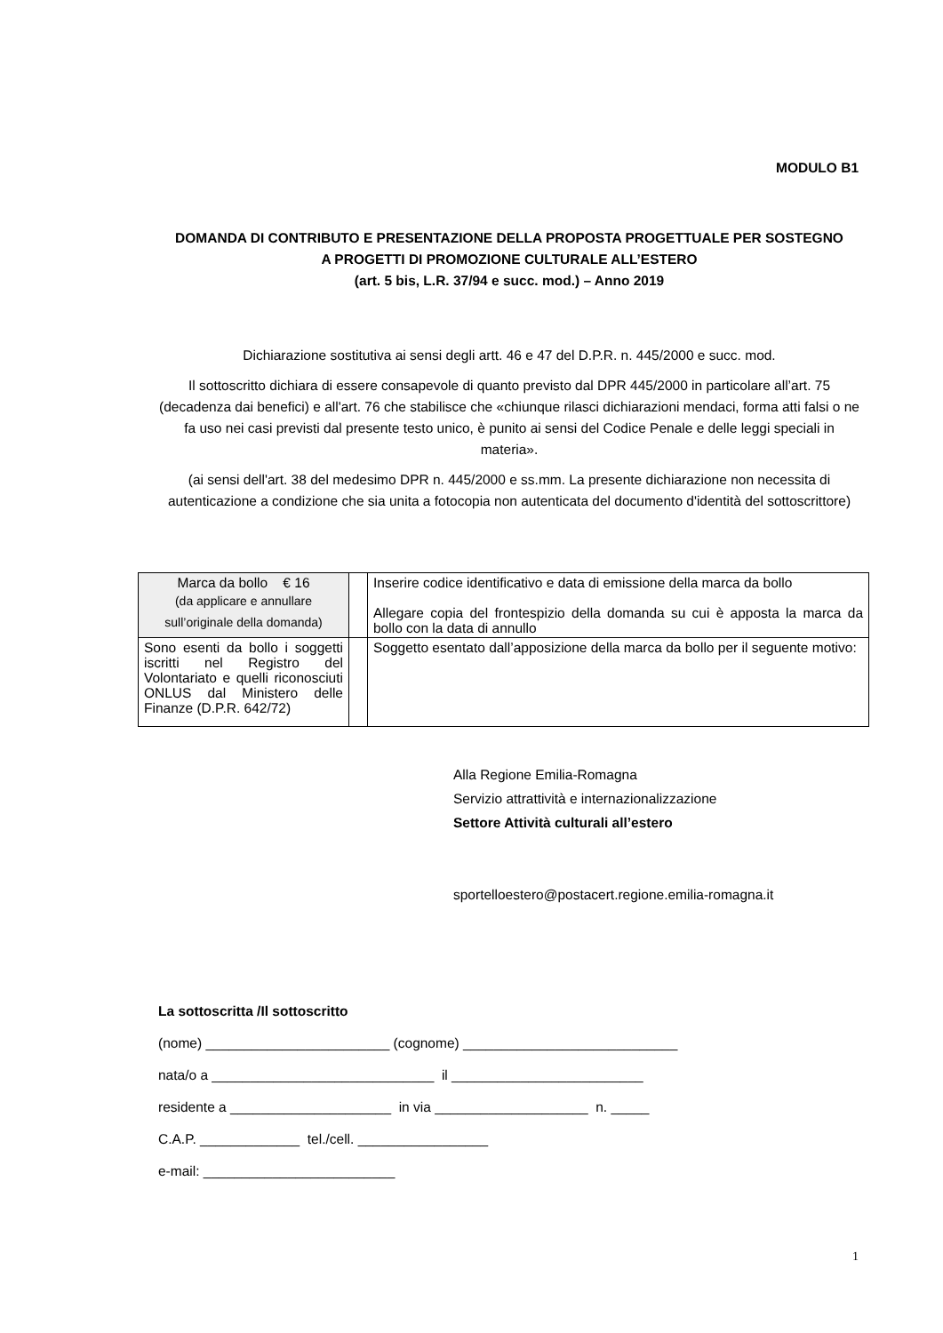MODULO B1
DOMANDA DI CONTRIBUTO E PRESENTAZIONE DELLA PROPOSTA PROGETTUALE PER SOSTEGNO
A PROGETTI DI PROMOZIONE CULTURALE ALL’ESTERO
(art. 5 bis, L.R. 37/94 e succ. mod.) – Anno 2019
Dichiarazione sostitutiva ai sensi degli artt. 46 e 47 del D.P.R. n. 445/2000 e succ. mod.
Il sottoscritto dichiara di essere consapevole di quanto previsto dal DPR 445/2000 in particolare all’art. 75 (decadenza dai benefici) e all'art. 76 che stabilisce che «chiunque rilasci dichiarazioni mendaci, forma atti falsi o ne fa uso nei casi previsti dal presente testo unico, è punito ai sensi del Codice Penale e delle leggi speciali in materia».
(ai sensi dell'art. 38 del medesimo DPR n. 445/2000 e ss.mm. La presente dichiarazione non necessita di autenticazione a condizione che sia unita a fotocopia non autenticata del documento d'identità del sottoscrittore)
| Marca da bollo € 16 (da applicare e annullare sull’originale della domanda) | | Inserire codice identificativo e data di emissione della marca da bollo Allegare copia del frontespizio della domanda su cui è apposta la marca da bollo con la data di annullo |
| Sono esenti da bollo i soggetti iscritti nel Registro del Volontariato e quelli riconosciuti ONLUS dal Ministero delle Finanze (D.P.R. 642/72) | | Soggetto esentato dall’apposizione della marca da bollo per il seguente motivo: |
Alla Regione Emilia-Romagna
Servizio attrattività e internazionalizzazione
Settore Attività culturali all’estero
sportelloestero@postacert.regione.emilia-romagna.it
La sottoscritta /Il sottoscritto
(nome) ________________________ (cognome) ____________________________
nata/o a _____________________________ il _________________________
residente a _____________________ in via ____________________ n. _____
C.A.P. _____________ tel./cell. _________________
e-mail: _________________________
1